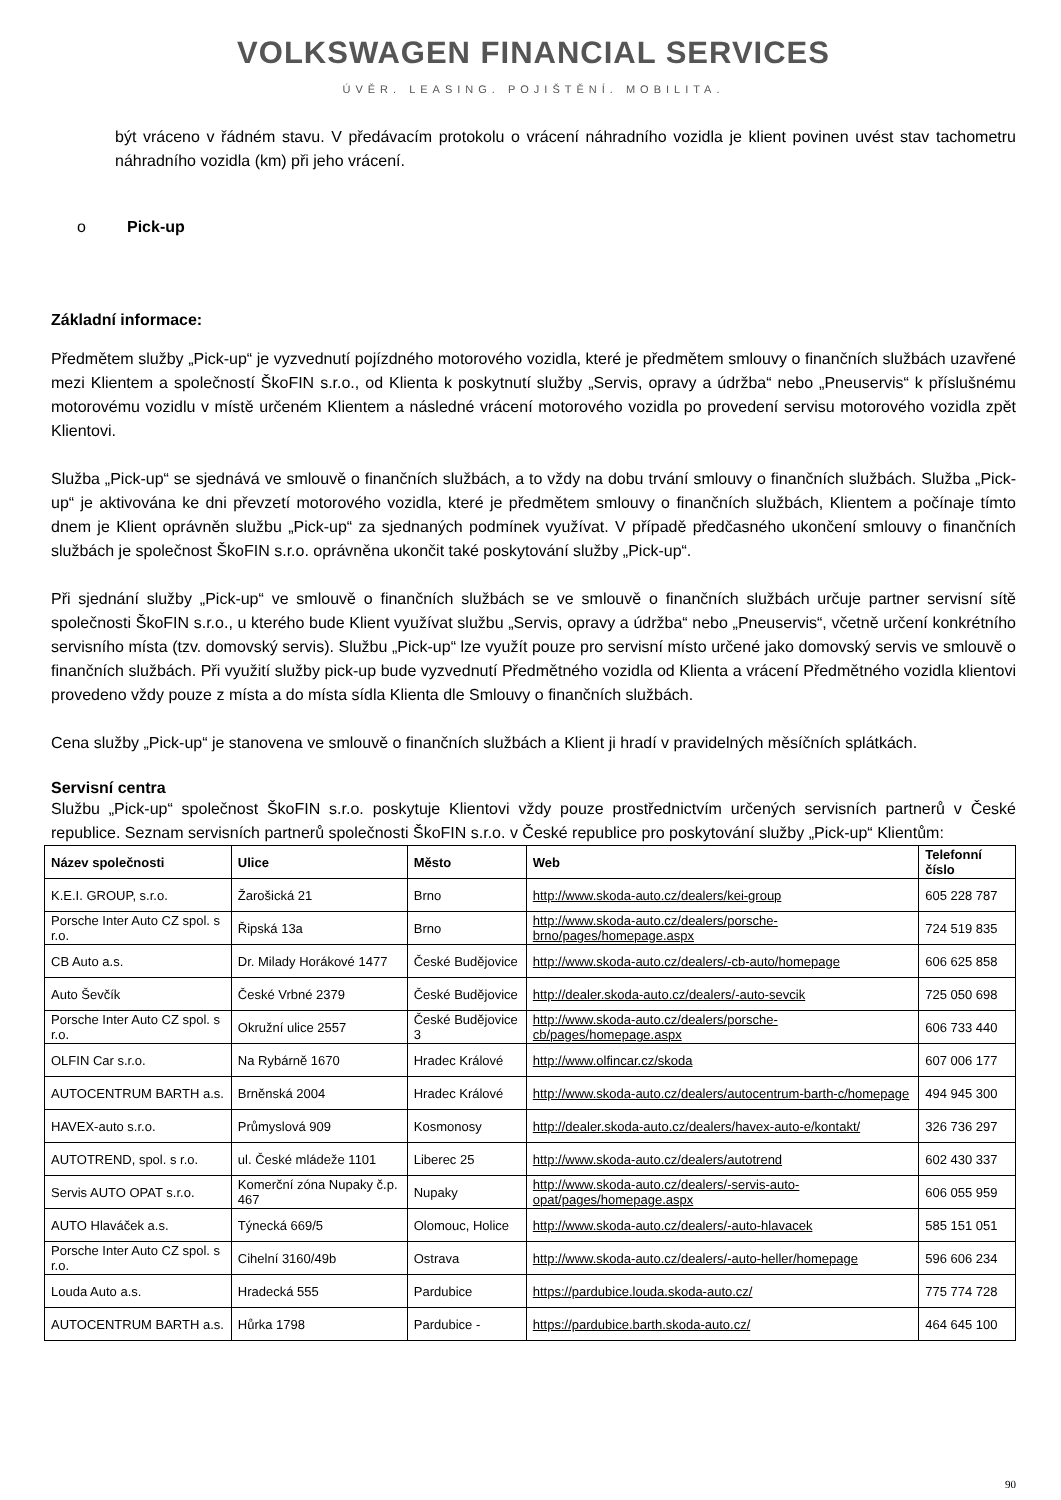VOLKSWAGEN FINANCIAL SERVICES
ÚVĚR. LEASING. POJIŠTĚNÍ. MOBILITA.
být vráceno v řádném stavu. V předávacím protokolu o vrácení náhradního vozidla je klient povinen uvést stav tachometru náhradního vozidla (km) při jeho vrácení.
o Pick-up
Základní informace:
Předmětem služby „Pick-up“ je vyzvednutí pojízdného motorového vozidla, které je předmětem smlouvy o finančních službách uzavřené mezi Klientem a společností ŠkoFIN s.r.o., od Klienta k poskytnutí služby „Servis, opravy a údržba“ nebo „Pneuservis“ k příslušnému motorovému vozidlu v místě určeném Klientem a následné vrácení motorového vozidla po provedení servisu motorového vozidla zpět Klientovi.
Služba „Pick-up“ se sjednává ve smlouvě o finančních službách, a to vždy na dobu trvání smlouvy o finančních službách. Služba „Pick-up“ je aktivována ke dni převzetí motorového vozidla, které je předmětem smlouvy o finančních službách, Klientem a počínaje tímto dnem je Klient oprávněn službu „Pick-up“ za sjednaných podmínek využívat. V případě předčasného ukončení smlouvy o finančních službách je společnost ŠkoFIN s.r.o. oprávněna ukončit také poskytování služby „Pick-up“.
Při sjednání služby „Pick-up“ ve smlouvě o finančních službách se ve smlouvě o finančních službách určuje partner servisní sítě společnosti ŠkoFIN s.r.o., u kterého bude Klient využívat službu „Servis, opravy a údržba“ nebo „Pneuservis“, včetně určení konkrétního servisního místa (tzv. domovský servis). Službu „Pick-up“ lze využít pouze pro servisní místo určené jako domovský servis ve smlouvě o finančních službách. Při využití služby pick-up bude vyzvednutí Předmětného vozidla od Klienta a vrácení Předmětného vozidla klientovi provedeno vždy pouze z místa a do místa sídla Klienta dle Smlouvy o finančních službách.
Cena služby „Pick-up“ je stanovena ve smlouvě o finančních službách a Klient ji hradí v pravidelných měsíčních splátkách.
Servisní centra
Službu „Pick-up“ společnost ŠkoFIN s.r.o. poskytuje Klientovi vždy pouze prostřednictvím určených servisních partnerů v České republice. Seznam servisních partnerů společnosti ŠkoFIN s.r.o. v České republice pro poskytování služby „Pick-up“ Klientům:
| Název společnosti | Ulice | Město | Web | Telefonní číslo |
| --- | --- | --- | --- | --- |
| K.E.I. GROUP, s.r.o. | Žarošická 21 | Brno | http://www.skoda-auto.cz/dealers/kei-group | 605 228 787 |
| Porsche Inter Auto CZ spol. s r.o. | Řipská 13a | Brno | http://www.skoda-auto.cz/dealers/porsche-brno/pages/homepage.aspx | 724 519 835 |
| CB Auto a.s. | Dr. Milady Horákové 1477 | České Budějovice | http://www.skoda-auto.cz/dealers/-cb-auto/homepage | 606 625 858 |
| Auto Ševčík | České Vrbné 2379 | České Budějovice | http://dealer.skoda-auto.cz/dealers/-auto-sevcik | 725 050 698 |
| Porsche Inter Auto CZ spol. s r.o. | Okružní ulice 2557 | České Budějovice 3 | http://www.skoda-auto.cz/dealers/porsche-cb/pages/homepage.aspx | 606 733 440 |
| OLFIN Car s.r.o. | Na Rybárně 1670 | Hradec Králové | http://www.olfincar.cz/skoda | 607 006 177 |
| AUTOCENTRUM BARTH a.s. | Brněnská 2004 | Hradec Králové | http://www.skoda-auto.cz/dealers/autocentrum-barth-c/homepage | 494 945 300 |
| HAVEX-auto s.r.o. | Průmyslová 909 | Kosmonosy | http://dealer.skoda-auto.cz/dealers/havex-auto-e/kontakt/ | 326 736 297 |
| AUTOTREND, spol. s r.o. | ul. České mládeže 1101 | Liberec 25 | http://www.skoda-auto.cz/dealers/autotrend | 602 430 337 |
| Servis AUTO OPAT s.r.o. | Komerční zóna Nupaky č.p. 467 | Nupaky | http://www.skoda-auto.cz/dealers/-servis-auto-opat/pages/homepage.aspx | 606 055 959 |
| AUTO Hlaváček a.s. | Týnecká 669/5 | Olomouc, Holice | http://www.skoda-auto.cz/dealers/-auto-hlavacek | 585 151 051 |
| Porsche Inter Auto CZ spol. s r.o. | Cihelní 3160/49b | Ostrava | http://www.skoda-auto.cz/dealers/-auto-heller/homepage | 596 606 234 |
| Louda Auto a.s. | Hradecká 555 | Pardubice | https://pardubice.louda.skoda-auto.cz/ | 775 774 728 |
| AUTOCENTRUM BARTH a.s. | Hůrka 1798 | Pardubice - | https://pardubice.barth.skoda-auto.cz/ | 464 645 100 |
90